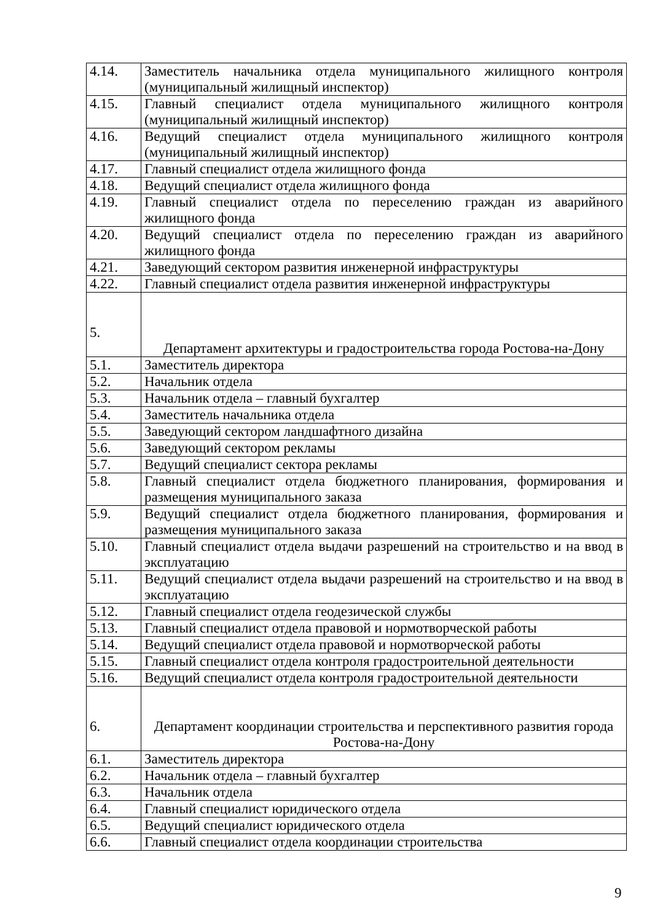| 4.14. | Заместитель начальника отдела муниципального жилищного контроля (муниципальный жилищный инспектор) |
| 4.15. | Главный специалист отдела муниципального жилищного контроля (муниципальный жилищный инспектор) |
| 4.16. | Ведущий специалист отдела муниципального жилищного контроля (муниципальный жилищный инспектор) |
| 4.17. | Главный специалист отдела жилищного фонда |
| 4.18. | Ведущий специалист отдела жилищного фонда |
| 4.19. | Главный специалист отдела по переселению граждан из аварийного жилищного фонда |
| 4.20. | Ведущий специалист отдела по переселению граждан из аварийного жилищного фонда |
| 4.21. | Заведующий сектором развития инженерной инфраструктуры |
| 4.22. | Главный специалист отдела развития инженерной инфраструктуры |
| 5. | Департамент архитектуры и градостроительства города Ростова-на-Дону |
| 5.1. | Заместитель директора |
| 5.2. | Начальник отдела |
| 5.3. | Начальник отдела – главный бухгалтер |
| 5.4. | Заместитель начальника отдела |
| 5.5. | Заведующий сектором ландшафтного дизайна |
| 5.6. | Заведующий сектором рекламы |
| 5.7. | Ведущий специалист сектора рекламы |
| 5.8. | Главный специалист отдела бюджетного планирования, формирования и размещения муниципального заказа |
| 5.9. | Ведущий специалист отдела бюджетного планирования, формирования и размещения муниципального заказа |
| 5.10. | Главный специалист отдела выдачи разрешений на строительство и на ввод в эксплуатацию |
| 5.11. | Ведущий специалист отдела выдачи разрешений на строительство и на ввод в эксплуатацию |
| 5.12. | Главный специалист отдела геодезической службы |
| 5.13. | Главный специалист отдела правовой и нормотворческой работы |
| 5.14. | Ведущий специалист отдела правовой и нормотворческой работы |
| 5.15. | Главный специалист отдела контроля градостроительной деятельности |
| 5.16. | Ведущий специалист отдела контроля градостроительной деятельности |
| 6. | Департамент координации строительства и перспективного развития города Ростова-на-Дону |
| 6.1. | Заместитель директора |
| 6.2. | Начальник отдела – главный бухгалтер |
| 6.3. | Начальник отдела |
| 6.4. | Главный специалист юридического отдела |
| 6.5. | Ведущий специалист юридического отдела |
| 6.6. | Главный специалист отдела координации строительства |
9